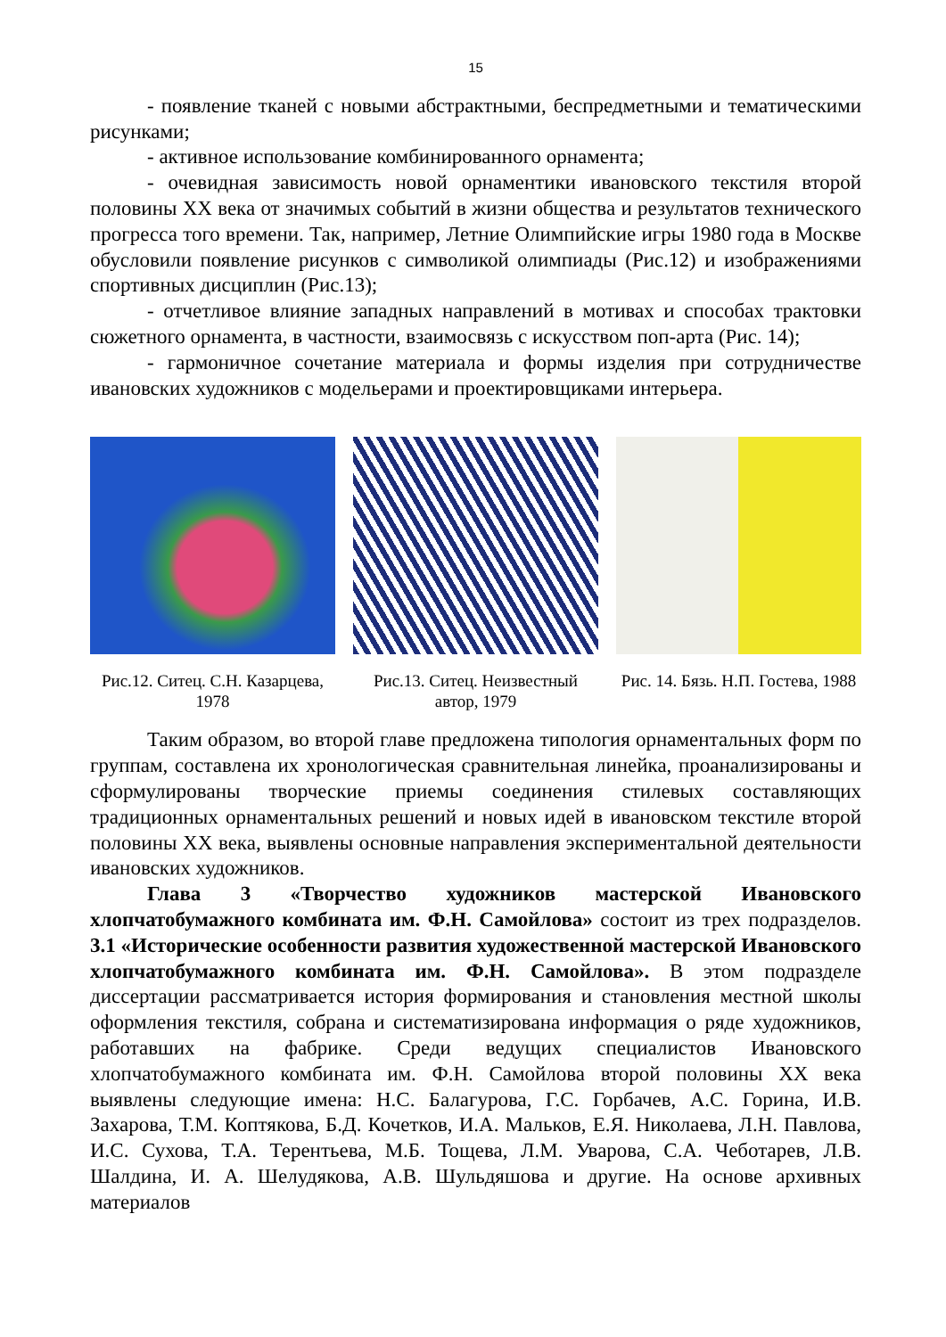15
- появление тканей с новыми абстрактными, беспредметными и тематическими рисунками;
- активное использование комбинированного орнамента;
- очевидная зависимость новой орнаментики ивановского текстиля второй половины XX века от значимых событий в жизни общества и результатов технического прогресса того времени. Так, например, Летние Олимпийские игры 1980 года в Москве обусловили появление рисунков с символикой олимпиады (Рис.12) и изображениями спортивных дисциплин (Рис.13);
- отчетливое влияние западных направлений в мотивах и способах трактовки сюжетного орнамента, в частности, взаимосвязь с искусством поп-арта (Рис. 14);
- гармоничное сочетание материала и формы изделия при сотрудничестве ивановских художников с модельерами и проектировщиками интерьера.
Рис.12. Ситец. С.Н. Казарцева, 1978
Рис.13. Ситец. Неизвестный автор, 1979
Рис. 14. Бязь. Н.П. Гостева, 1988
Таким образом, во второй главе предложена типология орнаментальных форм по группам, составлена их хронологическая сравнительная линейка, проанализированы и сформулированы творческие приемы соединения стилевых составляющих традиционных орнаментальных решений и новых идей в ивановском текстиле второй половины XX века, выявлены основные направления экспериментальной деятельности ивановских художников.
Глава 3 «Творчество художников мастерской Ивановского хлопчатобумажного комбината им. Ф.Н. Самойлова» состоит из трех подразделов. 3.1 «Исторические особенности развития художественной мастерской Ивановского хлопчатобумажного комбината им. Ф.Н. Самойлова». В этом подразделе диссертации рассматривается история формирования и становления местной школы оформления текстиля, собрана и систематизирована информация о ряде художников, работавших на фабрике. Среди ведущих специалистов Ивановского хлопчатобумажного комбината им. Ф.Н. Самойлова второй половины XX века выявлены следующие имена: Н.С. Балагурова, Г.С. Горбачев, А.С. Горина, И.В. Захарова, Т.М. Коптякова, Б.Д. Кочетков, И.А. Мальков, Е.Я. Николаева, Л.Н. Павлова, И.С. Сухова, Т.А. Терентьева, М.Б. Тощева, Л.М. Уварова, С.А. Чеботарев, Л.В. Шалдина, И. А. Шелудякова, А.В. Шульдяшова и другие. На основе архивных материалов